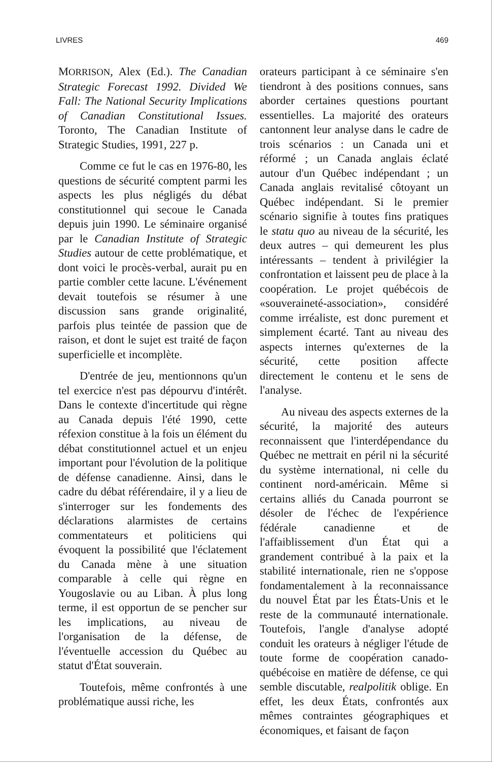LIVRES 469
MORRISON, Alex (Ed.). The Canadian Strategic Forecast 1992. Divided We Fall: The National Security Implications of Canadian Constitutional Issues. Toronto, The Canadian Institute of Strategic Studies, 1991, 227 p.
Comme ce fut le cas en 1976-80, les questions de sécurité comptent parmi les aspects les plus négligés du débat constitutionnel qui secoue le Canada depuis juin 1990. Le séminaire organisé par le Canadian Institute of Strategic Studies autour de cette problématique, et dont voici le procès-verbal, aurait pu en partie combler cette lacune. L'événement devait toutefois se résumer à une discussion sans grande originalité, parfois plus teintée de passion que de raison, et dont le sujet est traité de façon superficielle et incomplète.
D'entrée de jeu, mentionnons qu'un tel exercice n'est pas dépourvu d'intérêt. Dans le contexte d'incertitude qui règne au Canada depuis l'été 1990, cette réfexion constitue à la fois un élément du débat constitutionnel actuel et un enjeu important pour l'évolution de la politique de défense canadienne. Ainsi, dans le cadre du débat référendaire, il y a lieu de s'interroger sur les fondements des déclarations alarmistes de certains commentateurs et politiciens qui évoquent la possibilité que l'éclatement du Canada mène à une situation comparable à celle qui règne en Yougoslavie ou au Liban. À plus long terme, il est opportun de se pencher sur les implications, au niveau de l'organisation de la défense, de l'éventuelle accession du Québec au statut d'État souverain.
Toutefois, même confrontés à une problématique aussi riche, les
orateurs participant à ce séminaire s'en tiendront à des positions connues, sans aborder certaines questions pourtant essentielles. La majorité des orateurs cantonnent leur analyse dans le cadre de trois scénarios : un Canada uni et réformé ; un Canada anglais éclaté autour d'un Québec indépendant ; un Canada anglais revitalisé côtoyant un Québec indépendant. Si le premier scénario signifie à toutes fins pratiques le statu quo au niveau de la sécurité, les deux autres – qui demeurent les plus intéressants – tendent à privilégier la confrontation et laissent peu de place à la coopération. Le projet québécois de «souveraineté-association», considéré comme irréaliste, est donc purement et simplement écarté. Tant au niveau des aspects internes qu'externes de la sécurité, cette position affecte directement le contenu et le sens de l'analyse.
Au niveau des aspects externes de la sécurité, la majorité des auteurs reconnaissent que l'interdépendance du Québec ne mettrait en péril ni la sécurité du système international, ni celle du continent nord-américain. Même si certains alliés du Canada pourront se désoler de l'échec de l'expérience fédérale canadienne et de l'affaiblissement d'un État qui a grandement contribué à la paix et la stabilité internationale, rien ne s'oppose fondamentalement à la reconnaissance du nouvel État par les États-Unis et le reste de la communauté internationale. Toutefois, l'angle d'analyse adopté conduit les orateurs à négliger l'étude de toute forme de coopération canado-québécoise en matière de défense, ce qui semble discutable, realpolitik oblige. En effet, les deux États, confrontés aux mêmes contraintes géographiques et économiques, et faisant de façon